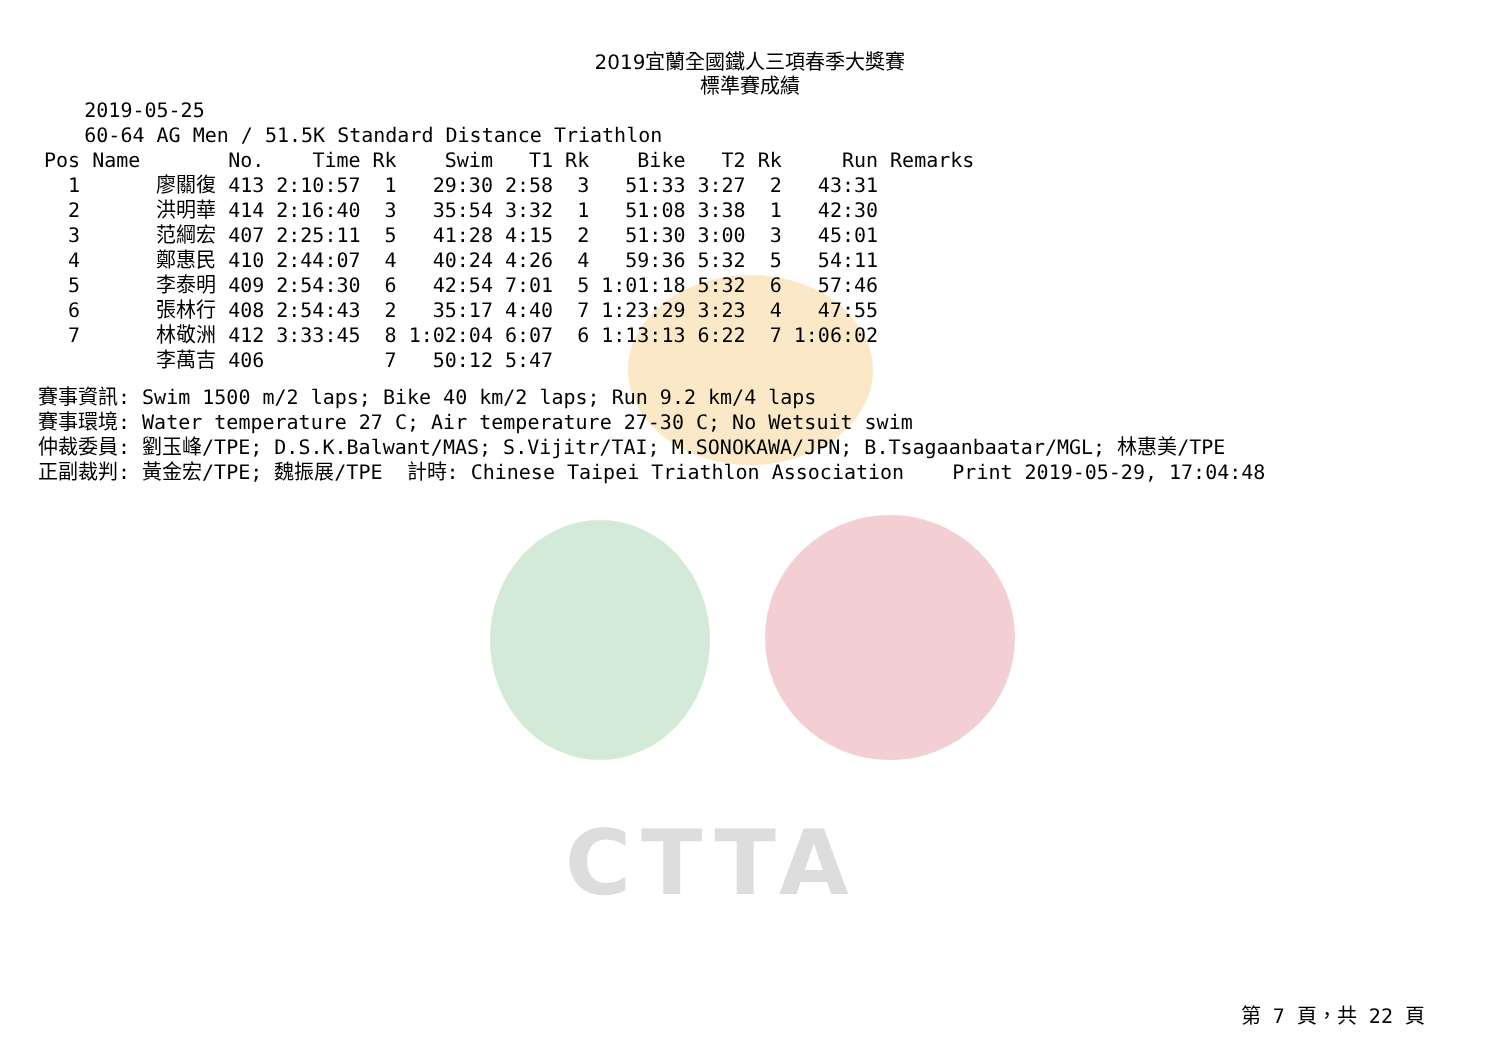CTTA
2019宜蘭全國鐵人三項春季大獎賽
標準賽成績
       2019-05-25
       60-64 AG Men / 51.5K Standard Distance Triathlon
| Pos | Name | No. | Time | Rk | Swim | T1 | Rk | Bike | T2 | Rk | Run | Remarks |
| --- | --- | --- | --- | --- | --- | --- | --- | --- | --- | --- | --- | --- |
| 1 | 廖關復 | 413 | 2:10:57 | 1 | 29:30 | 2:58 | 3 | 51:33 | 3:27 | 2 | 43:31 | |
| 2 | 洪明華 | 414 | 2:16:40 | 3 | 35:54 | 3:32 | 1 | 51:08 | 3:38 | 1 | 42:30 | |
| 3 | 范綱宏 | 407 | 2:25:11 | 5 | 41:28 | 4:15 | 2 | 51:30 | 3:00 | 3 | 45:01 | |
| 4 | 鄭惠民 | 410 | 2:44:07 | 4 | 40:24 | 4:26 | 4 | 59:36 | 5:32 | 5 | 54:11 | |
| 5 | 李泰明 | 409 | 2:54:30 | 6 | 42:54 | 7:01 | 5 | 1:01:18 | 5:32 | 6 | 57:46 | |
| 6 | 張林行 | 408 | 2:54:43 | 2 | 35:17 | 4:40 | 7 | 1:23:29 | 3:23 | 4 | 47:55 | |
| 7 | 林敬洲 | 412 | 3:33:45 | 8 | 1:02:04 | 6:07 | 6 | 1:13:13 | 6:22 | 7 | 1:06:02 | |
| | 李萬吉 | 406 | | 7 | 50:12 | 5:47 | | | | | | |
賽事資訊: Swim 1500 m/2 laps; Bike 40 km/2 laps; Run 9.2 km/4 laps
賽事環境: Water temperature 27 C; Air temperature 27-30 C; No Wetsuit swim
仲裁委員: 劉玉峰/TPE; D.S.K.Balwant/MAS; S.Vijitr/TAI; M.SONOKAWA/JPN; B.Tsagaanbaatar/MGL; 林惠美/TPE
正副裁判: 黃金宏/TPE; 魏振展/TPE  計時: Chinese Taipei Triathlon Association    Print 2019-05-29, 17:04:48
第 7 頁，共 22 頁